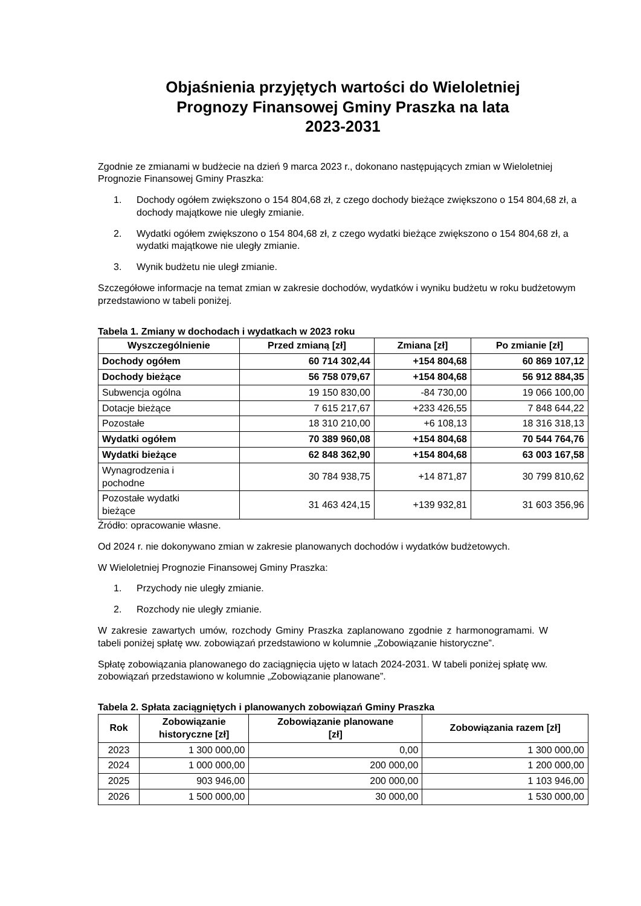Objaśnienia przyjętych wartości do Wieloletniej
Prognozy Finansowej Gminy Praszka na lata
2023-2031
Zgodnie ze zmianami w budżecie na dzień 9 marca 2023 r., dokonano następujących zmian w Wieloletniej Prognozie Finansowej Gminy Praszka:
1. Dochody ogółem zwiększono o 154 804,68 zł, z czego dochody bieżące zwiększono o 154 804,68 zł, a dochody majątkowe nie uległy zmianie.
2. Wydatki ogółem zwiększono o 154 804,68 zł, z czego wydatki bieżące zwiększono o 154 804,68 zł, a wydatki majątkowe nie uległy zmianie.
3. Wynik budżetu nie uległ zmianie.
Szczegółowe informacje na temat zmian w zakresie dochodów, wydatków i wyniku budżetu w roku budżetowym przedstawiono w tabeli poniżej.
Tabela 1. Zmiany w dochodach i wydatkach w 2023 roku
| Wyszczególnienie | Przed zmianą [zł] | Zmiana [zł] | Po zmianie [zł] |
| --- | --- | --- | --- |
| Dochody ogółem | 60 714 302,44 | +154 804,68 | 60 869 107,12 |
| Dochody bieżące | 56 758 079,67 | +154 804,68 | 56 912 884,35 |
| Subwencja ogólna | 19 150 830,00 | -84 730,00 | 19 066 100,00 |
| Dotacje bieżące | 7 615 217,67 | +233 426,55 | 7 848 644,22 |
| Pozostałe | 18 310 210,00 | +6 108,13 | 18 316 318,13 |
| Wydatki ogółem | 70 389 960,08 | +154 804,68 | 70 544 764,76 |
| Wydatki bieżące | 62 848 362,90 | +154 804,68 | 63 003 167,58 |
| Wynagrodzenia i pochodne | 30 784 938,75 | +14 871,87 | 30 799 810,62 |
| Pozostałe wydatki bieżące | 31 463 424,15 | +139 932,81 | 31 603 356,96 |
Źródło: opracowanie własne.
Od 2024 r. nie dokonywano zmian w zakresie planowanych dochodów i wydatków budżetowych.
W Wieloletniej Prognozie Finansowej Gminy Praszka:
1. Przychody nie uległy zmianie.
2. Rozchody nie uległy zmianie.
W zakresie zawartych umów, rozchody Gminy Praszka zaplanowano zgodnie z harmonogramami. W tabeli poniżej spłatę ww. zobowiązań przedstawiono w kolumnie „Zobowiązanie historyczne”.
Spłatę zobowiązania planowanego do zaciągnięcia ujęto w latach 2024-2031. W tabeli poniżej spłatę ww. zobowiązań przedstawiono w kolumnie „Zobowiązanie planowane”.
Tabela 2. Spłata zaciągniętych i planowanych zobowiązań Gminy Praszka
| Rok | Zobowiązanie historyczne [zł] | Zobowiązanie planowane [zł] | Zobowiązania razem [zł] |
| --- | --- | --- | --- |
| 2023 | 1 300 000,00 | 0,00 | 1 300 000,00 |
| 2024 | 1 000 000,00 | 200 000,00 | 1 200 000,00 |
| 2025 | 903 946,00 | 200 000,00 | 1 103 946,00 |
| 2026 | 1 500 000,00 | 30 000,00 | 1 530 000,00 |